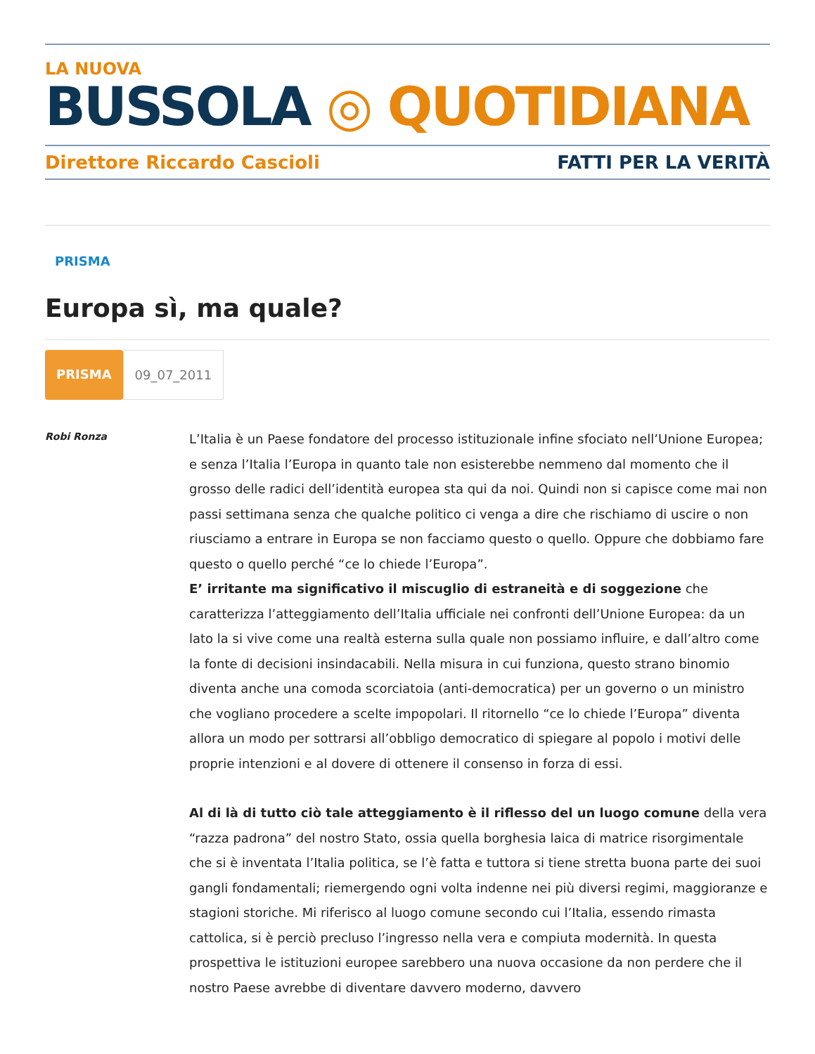LA NUOVA
BUSSOLA ◎ QUOTIDIANA
Direttore Riccardo Cascioli FATTI PER LA VERITÀ
PRISMA
Europa sì, ma quale?
PRISMA 09_07_2011
Robi Ronza
L’Italia è un Paese fondatore del processo istituzionale infine sfociato nell’Unione Europea; e senza l’Italia l’Europa in quanto tale non esisterebbe nemmeno dal momento che il grosso delle radici dell’identità europea sta qui da noi. Quindi non si capisce come mai non passi settimana senza che qualche politico ci venga a dire che rischiamo di uscire o non riusciamo a entrare in Europa se non facciamo questo o quello. Oppure che dobbiamo fare questo o quello perché “ce lo chiede l’Europa”.
E’ irritante ma significativo il miscuglio di estraneità e di soggezione che caratterizza l’atteggiamento dell’Italia ufficiale nei confronti dell’Unione Europea: da un lato la si vive come una realtà esterna sulla quale non possiamo influire, e dall’altro come la fonte di decisioni insindacabili. Nella misura in cui funziona, questo strano binomio diventa anche una comoda scorciatoia (anti-democratica) per un governo o un ministro che vogliano procedere a scelte impopolari. Il ritornello “ce lo chiede l’Europa” diventa allora un modo per sottrarsi all’obbligo democratico di spiegare al popolo i motivi delle proprie intenzioni e al dovere di ottenere il consenso in forza di essi.
Al di là di tutto ciò tale atteggiamento è il riflesso del un luogo comune della vera “razza padrona” del nostro Stato, ossia quella borghesia laica di matrice risorgimentale che si è inventata l’Italia politica, se l’è fatta e tuttora si tiene stretta buona parte dei suoi gangli fondamentali; riemergendo ogni volta indenne nei più diversi regimi, maggioranze e stagioni storiche. Mi riferisco al luogo comune secondo cui l’Italia, essendo rimasta cattolica, si è perciò precluso l’ingresso nella vera e compiuta modernità. In questa prospettiva le istituzioni europee sarebbero una nuova occasione da non perdere che il nostro Paese avrebbe di diventare davvero moderno, davvero